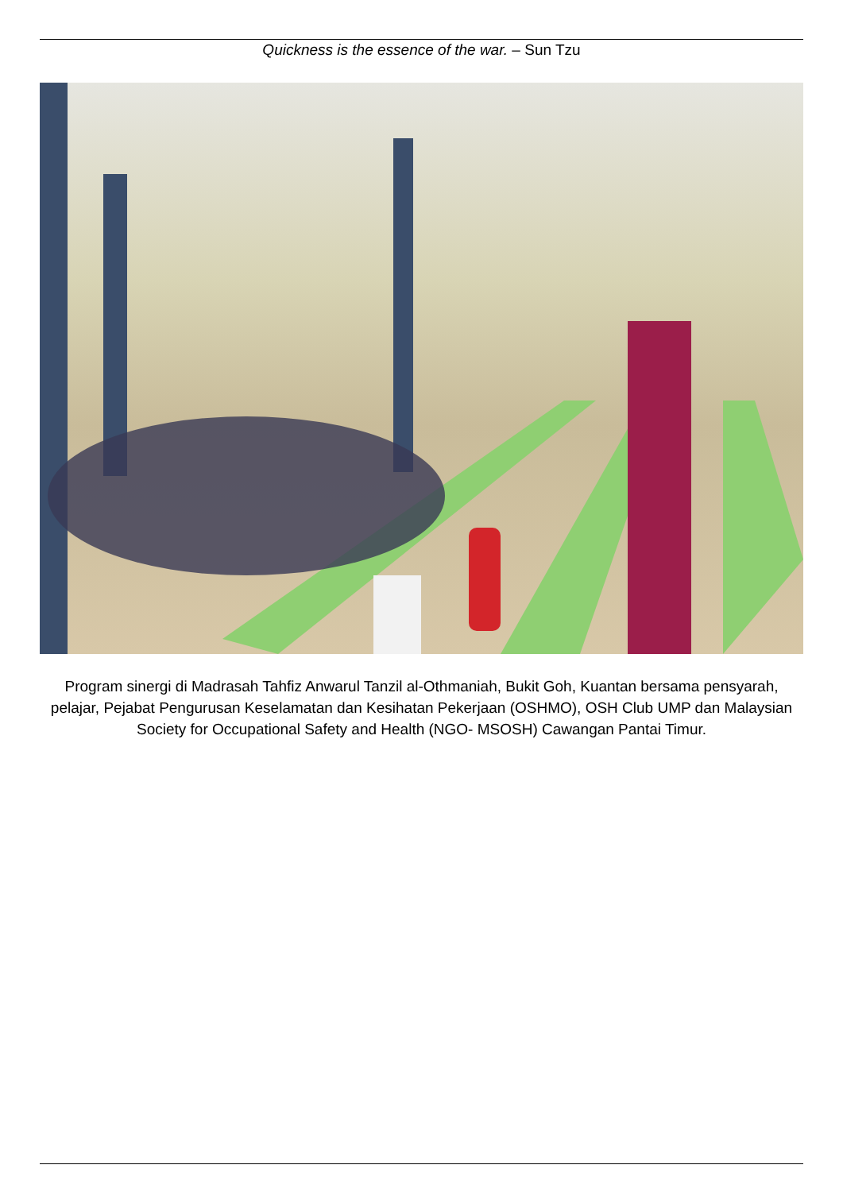Quickness is the essence of the war. – Sun Tzu
Program sinergi di Madrasah Tahfiz Anwarul Tanzil al-Othmaniah, Bukit Goh, Kuantan bersama pensyarah, pelajar, Pejabat Pengurusan Keselamatan dan Kesihatan Pekerjaan (OSHMO), OSH Club UMP dan Malaysian Society for Occupational Safety and Health (NGO- MSOSH) Cawangan Pantai Timur.